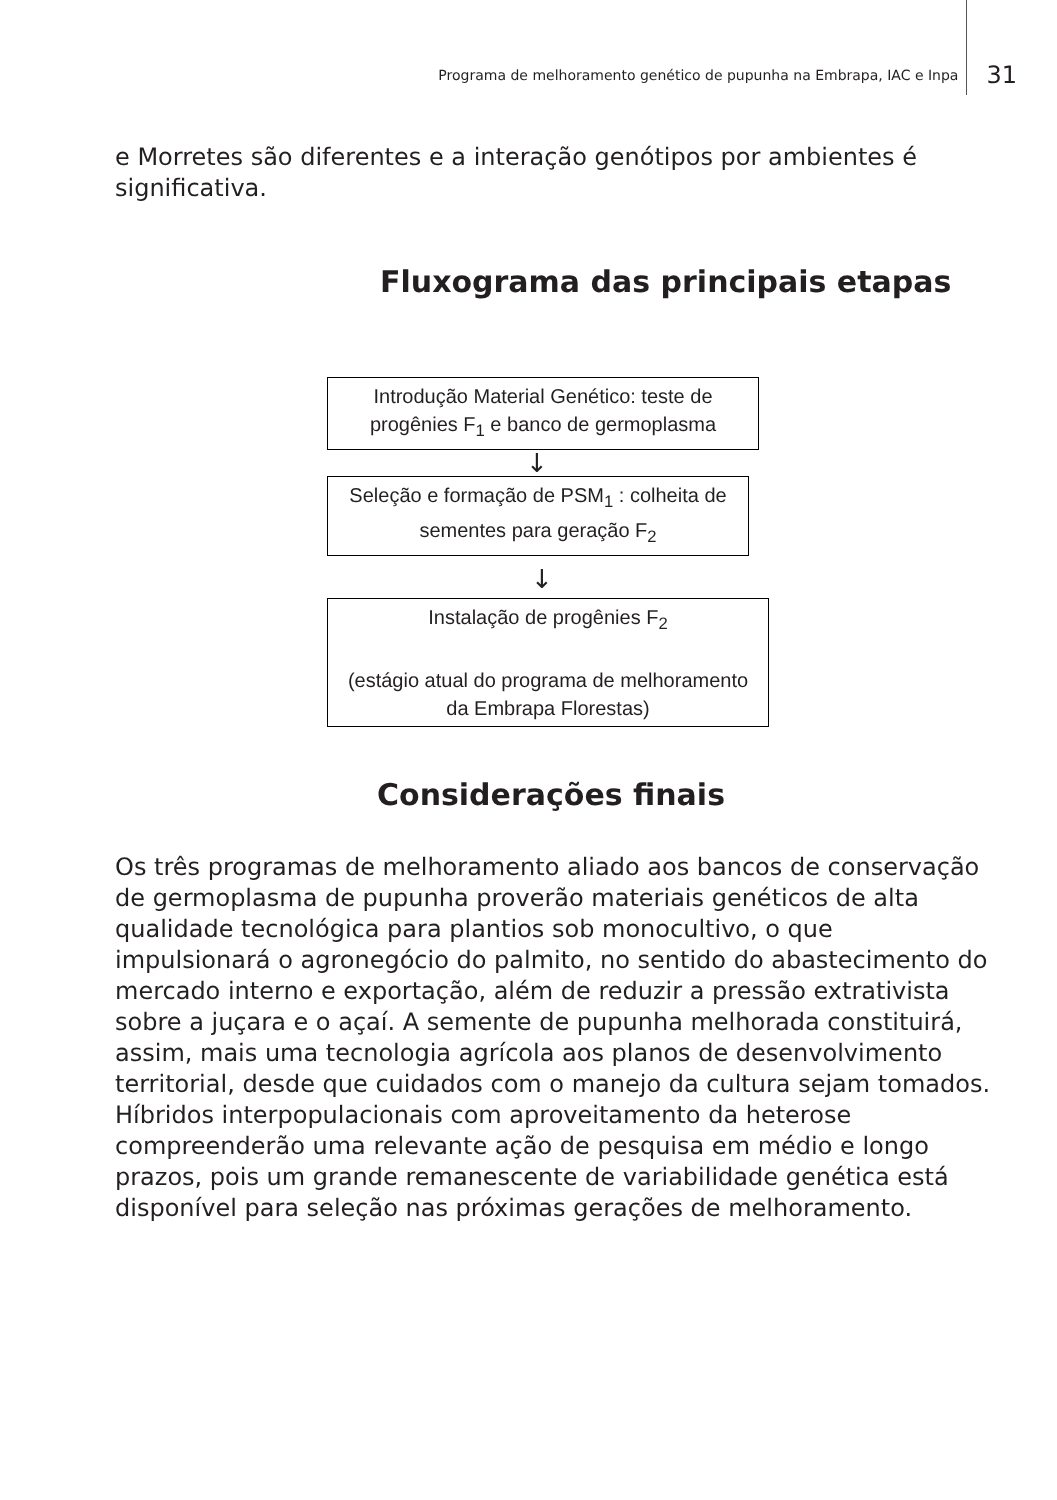Programa de melhoramento genético de pupunha na Embrapa, IAC e Inpa 31
e Morretes são diferentes e a interação genótipos por ambientes é significativa.
Fluxograma das principais etapas
Introdução Material Genético: teste de progênies F<sub>1</sub> e banco de germoplasma
↓
Seleção e formação de PSM<sub>1</sub> : colheita de sementes para geração F<sub>2</sub>
↓
Instalação de progênies F<sub>2</sub>
(estágio atual do programa de melhoramento da Embrapa Florestas)
Considerações finais
Os três programas de melhoramento aliado aos bancos de conservação de germoplasma de pupunha proverão materiais genéticos de alta qualidade tecnológica para plantios sob monocultivo, o que impulsionará o agronegócio do palmito, no sentido do abastecimento do mercado interno e exportação, além de reduzir a pressão extrativista sobre a juçara e o açaí. A semente de pupunha melhorada constituirá, assim, mais uma tecnologia agrícola aos planos de desenvolvimento territorial, desde que cuidados com o manejo da cultura sejam tomados. Híbridos interpopulacionais com aproveitamento da heterose compreenderão uma relevante ação de pesquisa em médio e longo prazos, pois um grande remanescente de variabilidade genética está disponível para seleção nas próximas gerações de melhoramento.